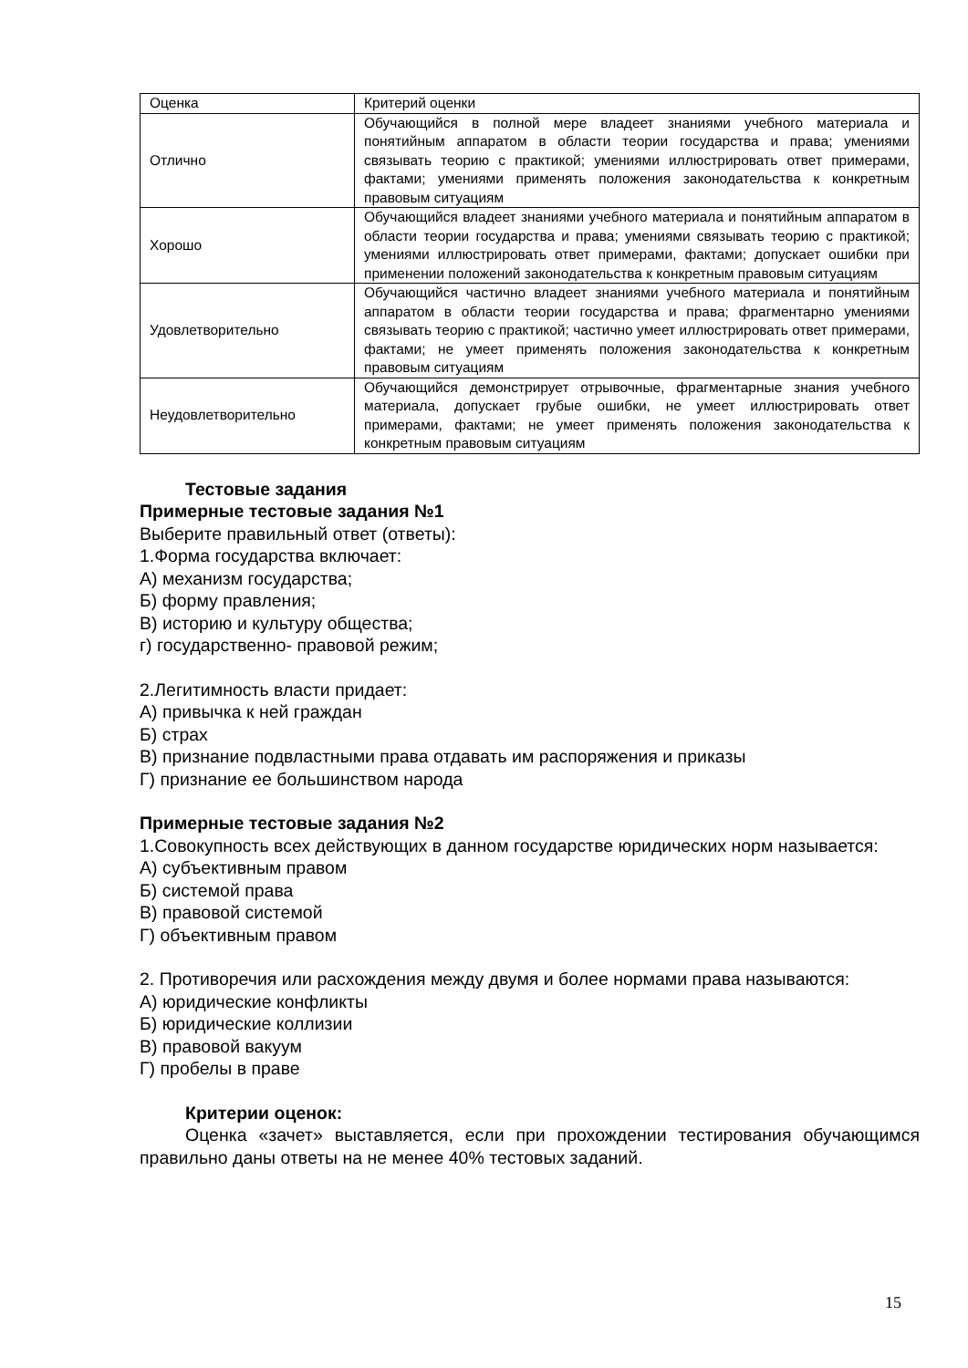| Оценка | Критерий оценки |
| Отлично | Обучающийся в полной мере владеет знаниями учебного материала и понятийным аппаратом в области теории государства и права; умениями связывать теорию с практикой; умениями иллюстрировать ответ примерами, фактами; умениями применять положения законодательства к конкретным правовым ситуациям |
| Хорошо | Обучающийся владеет знаниями учебного материала и понятийным аппаратом в области теории государства и права; умениями связывать теорию с практикой; умениями иллюстрировать ответ примерами, фактами; допускает ошибки при применении положений законодательства к конкретным правовым ситуациям |
| Удовлетворительно | Обучающийся частично владеет знаниями учебного материала и понятийным аппаратом в области теории государства и права; фрагментарно умениями связывать теорию с практикой; частично умеет иллюстрировать ответ примерами, фактами; не умеет применять положения законодательства к конкретным правовым ситуациям |
| Неудовлетворительно | Обучающийся демонстрирует отрывочные, фрагментарные знания учебного материала, допускает грубые ошибки, не умеет иллюстрировать ответ примерами, фактами; не умеет применять положения законодательства к конкретным правовым ситуациям |
Тестовые задания
Примерные тестовые задания №1
Выберите правильный ответ (ответы):
1.Форма государства включает:
А) механизм государства;
Б) форму правления;
В) историю и культуру общества;
г) государственно- правовой режим;
2.Легитимность власти придает:
А) привычка к ней граждан
Б) страх
В) признание подвластными права отдавать им распоряжения и приказы
Г) признание ее большинством народа
Примерные тестовые задания №2
1.Совокупность всех действующих в данном государстве юридических норм называется:
А) субъективным правом
Б) системой права
В) правовой системой
Г) объективным правом
2. Противоречия или расхождения между двумя и более нормами права называются:
А) юридические конфликты
Б) юридические коллизии
В) правовой вакуум
Г) пробелы в праве
Критерии оценок:
Оценка «зачет» выставляется, если при прохождении тестирования обучающимся правильно даны ответы на не менее 40% тестовых заданий.
15